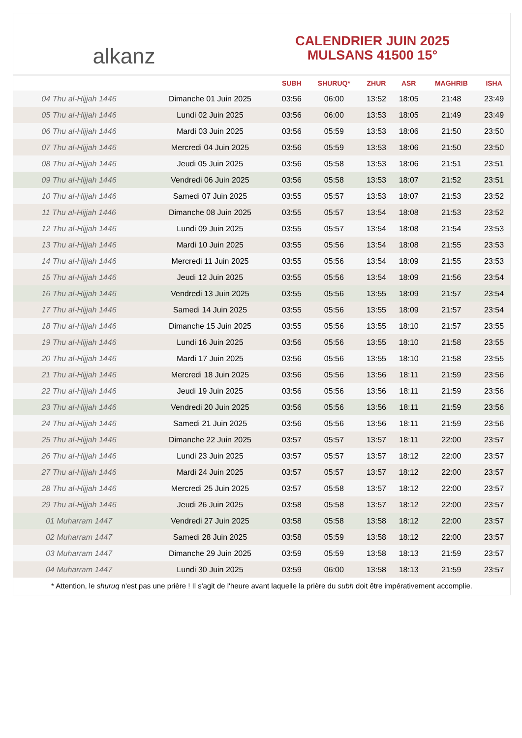alkanz
CALENDRIER JUIN 2025
MULSANS 41500 15°
| | | SUBH | SHURUQ* | ZHUR | ASR | MAGHRIB | ISHA |
| --- | --- | --- | --- | --- | --- | --- | --- |
| 04 Thu al-Hijjah 1446 | Dimanche 01 Juin 2025 | 03:56 | 06:00 | 13:52 | 18:05 | 21:48 | 23:49 |
| 05 Thu al-Hijjah 1446 | Lundi 02 Juin 2025 | 03:56 | 06:00 | 13:53 | 18:05 | 21:49 | 23:49 |
| 06 Thu al-Hijjah 1446 | Mardi 03 Juin 2025 | 03:56 | 05:59 | 13:53 | 18:06 | 21:50 | 23:50 |
| 07 Thu al-Hijjah 1446 | Mercredi 04 Juin 2025 | 03:56 | 05:59 | 13:53 | 18:06 | 21:50 | 23:50 |
| 08 Thu al-Hijjah 1446 | Jeudi 05 Juin 2025 | 03:56 | 05:58 | 13:53 | 18:06 | 21:51 | 23:51 |
| 09 Thu al-Hijjah 1446 | Vendredi 06 Juin 2025 | 03:56 | 05:58 | 13:53 | 18:07 | 21:52 | 23:51 |
| 10 Thu al-Hijjah 1446 | Samedi 07 Juin 2025 | 03:55 | 05:57 | 13:53 | 18:07 | 21:53 | 23:52 |
| 11 Thu al-Hijjah 1446 | Dimanche 08 Juin 2025 | 03:55 | 05:57 | 13:54 | 18:08 | 21:53 | 23:52 |
| 12 Thu al-Hijjah 1446 | Lundi 09 Juin 2025 | 03:55 | 05:57 | 13:54 | 18:08 | 21:54 | 23:53 |
| 13 Thu al-Hijjah 1446 | Mardi 10 Juin 2025 | 03:55 | 05:56 | 13:54 | 18:08 | 21:55 | 23:53 |
| 14 Thu al-Hijjah 1446 | Mercredi 11 Juin 2025 | 03:55 | 05:56 | 13:54 | 18:09 | 21:55 | 23:53 |
| 15 Thu al-Hijjah 1446 | Jeudi 12 Juin 2025 | 03:55 | 05:56 | 13:54 | 18:09 | 21:56 | 23:54 |
| 16 Thu al-Hijjah 1446 | Vendredi 13 Juin 2025 | 03:55 | 05:56 | 13:55 | 18:09 | 21:57 | 23:54 |
| 17 Thu al-Hijjah 1446 | Samedi 14 Juin 2025 | 03:55 | 05:56 | 13:55 | 18:09 | 21:57 | 23:54 |
| 18 Thu al-Hijjah 1446 | Dimanche 15 Juin 2025 | 03:55 | 05:56 | 13:55 | 18:10 | 21:57 | 23:55 |
| 19 Thu al-Hijjah 1446 | Lundi 16 Juin 2025 | 03:56 | 05:56 | 13:55 | 18:10 | 21:58 | 23:55 |
| 20 Thu al-Hijjah 1446 | Mardi 17 Juin 2025 | 03:56 | 05:56 | 13:55 | 18:10 | 21:58 | 23:55 |
| 21 Thu al-Hijjah 1446 | Mercredi 18 Juin 2025 | 03:56 | 05:56 | 13:56 | 18:11 | 21:59 | 23:56 |
| 22 Thu al-Hijjah 1446 | Jeudi 19 Juin 2025 | 03:56 | 05:56 | 13:56 | 18:11 | 21:59 | 23:56 |
| 23 Thu al-Hijjah 1446 | Vendredi 20 Juin 2025 | 03:56 | 05:56 | 13:56 | 18:11 | 21:59 | 23:56 |
| 24 Thu al-Hijjah 1446 | Samedi 21 Juin 2025 | 03:56 | 05:56 | 13:56 | 18:11 | 21:59 | 23:56 |
| 25 Thu al-Hijjah 1446 | Dimanche 22 Juin 2025 | 03:57 | 05:57 | 13:57 | 18:11 | 22:00 | 23:57 |
| 26 Thu al-Hijjah 1446 | Lundi 23 Juin 2025 | 03:57 | 05:57 | 13:57 | 18:12 | 22:00 | 23:57 |
| 27 Thu al-Hijjah 1446 | Mardi 24 Juin 2025 | 03:57 | 05:57 | 13:57 | 18:12 | 22:00 | 23:57 |
| 28 Thu al-Hijjah 1446 | Mercredi 25 Juin 2025 | 03:57 | 05:58 | 13:57 | 18:12 | 22:00 | 23:57 |
| 29 Thu al-Hijjah 1446 | Jeudi 26 Juin 2025 | 03:58 | 05:58 | 13:57 | 18:12 | 22:00 | 23:57 |
| 01 Muharram 1447 | Vendredi 27 Juin 2025 | 03:58 | 05:58 | 13:58 | 18:12 | 22:00 | 23:57 |
| 02 Muharram 1447 | Samedi 28 Juin 2025 | 03:58 | 05:59 | 13:58 | 18:12 | 22:00 | 23:57 |
| 03 Muharram 1447 | Dimanche 29 Juin 2025 | 03:59 | 05:59 | 13:58 | 18:13 | 21:59 | 23:57 |
| 04 Muharram 1447 | Lundi 30 Juin 2025 | 03:59 | 06:00 | 13:58 | 18:13 | 21:59 | 23:57 |
* Attention, le shuruq n'est pas une prière ! Il s'agit de l'heure avant laquelle la prière du subh doit être impérativement accomplie.